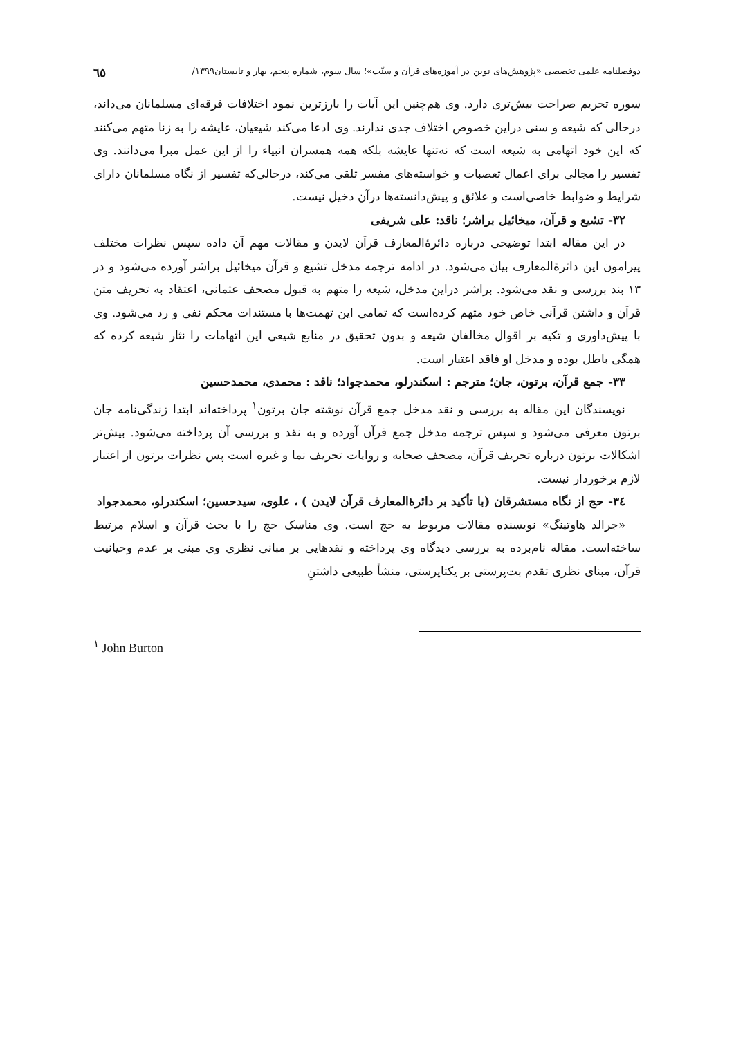دوفصلنامه علمی تخصصی «پژوهش‌های نوین در آموزه‌های قرآن و سنّت»؛ سال سوم، شماره پنجم، بهار و تابستان۱۳۹۹/ ٦٥
سوره تحریم صراحت بیش‌تری دارد. وی هم‌چنین این آیات را بارزترین نمود اختلافات فرقه‌ای مسلمانان می‌داند، درحالی که شیعه و سنی دراین خصوص اختلاف جدی ندارند. وی ادعا می‌کند شیعیان، عایشه را به زنا متهم می‌کنند که این خود اتهامی به شیعه است که نه‌تنها عایشه بلکه همه همسران انبیاء را از این عمل مبرا می‌دانند. وی تفسیر را مجالی برای اعمال تعصبات و خواسته‌های مفسر تلقی می‌کند، درحالی‌که تفسیر از نگاه مسلمانان دارای شرایط و ضوابط خاصی‌است و علائق و پیش‌دانسته‌ها درآن دخیل نیست.
۳۲- تشیع و قرآن، میخائیل براشر؛ ناقد: علی شریفی
در این مقاله ابتدا توضیحی درباره دائرۀالمعارف قرآن لایدن و مقالات مهم آن داده سپس نظرات مختلف پیرامون این دائرۀالمعارف بیان می‌شود. در ادامه ترجمه مدخل تشیع و قرآن میخائیل براشر آورده می‌شود و در ۱۳ بند بررسی و نقد می‌شود. براشر دراین مدخل، شیعه را متهم به قبول مصحف عثمانی، اعتقاد به تحریف متن قرآن و داشتن قرآنی خاص خود متهم کرده‌است که تمامی این تهمت‌ها با مستندات محکم نفی و رد می‌شود. وی با پیش‌داوری و تکیه بر اقوال مخالفان شیعه و بدون تحقیق در منابع شیعی این اتهامات را نثار شیعه کرده که همگی باطل بوده و مدخل او فاقد اعتبار است.
۳۳- جمع قرآن، برتون، جان؛ مترجم : اسکندرلو، محمدجواد؛ ناقد : محمدی، محمدحسین
نویسندگان این مقاله به بررسی و نقد مدخل جمع قرآن نوشته جان برتون<sup>۱</sup> پرداخته‌اند ابتدا زندگی‌نامه جان برتون معرفی می‌شود و سپس ترجمه مدخل جمع قرآن آورده و به نقد و بررسی آن پرداخته می‌شود. بیش‌تر اشکالات برتون درباره تحریف قرآن، مصحف صحابه و روایات تحریف نما و غیره است پس نظرات برتون از اعتبار لازم برخوردار نیست.
۳٤- حج از نگاه مستشرقان (با تأکید بر دائرۀالمعارف قرآن لایدن ) ، علوی، سیدحسین؛ اسکندرلو، محمدجواد
«جرالد هاوتینگ» نویسنده مقالات مربوط به حج است. وی مناسک حج را با بحث قرآن و اسلام مرتبط ساخته‌است. مقاله نام‌برده به بررسی دیدگاه وی پرداخته و نقدهایی بر مبانی نظری وی مبنی بر عدم وحیانیت قرآن، مبنای نظری تقدم بت‌پرستی بر یکتاپرستی، منشأ طبیعی داشتنِ
<sup>۱</sup> John Burton